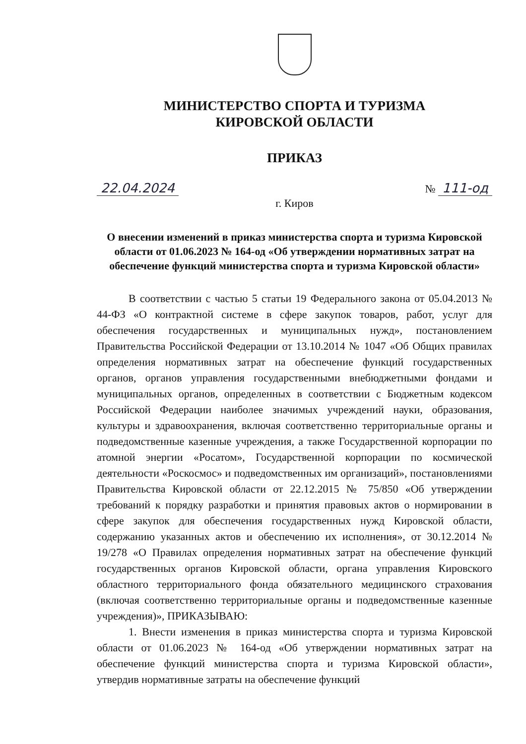МИНИСТЕРСТВО СПОРТА И ТУРИЗМА
КИРОВСКОЙ ОБЛАСТИ
ПРИКАЗ
22.04.2024 № 111-од
г. Киров
О внесении изменений в приказ министерства спорта и туризма Кировской области от 01.06.2023 № 164-од «Об утверждении нормативных затрат на обеспечение функций министерства спорта и туризма Кировской области»
В соответствии с частью 5 статьи 19 Федерального закона от 05.04.2013 № 44-ФЗ «О контрактной системе в сфере закупок товаров, работ, услуг для обеспечения государственных и муниципальных нужд», постановлением Правительства Российской Федерации от 13.10.2014 № 1047 «Об Общих правилах определения нормативных затрат на обеспечение функций государственных органов, органов управления государственными внебюджетными фондами и муниципальных органов, определенных в соответствии с Бюджетным кодексом Российской Федерации наиболее значимых учреждений науки, образования, культуры и здравоохранения, включая соответственно территориальные органы и подведомственные казенные учреждения, а также Государственной корпорации по атомной энергии «Росатом», Государственной корпорации по космической деятельности «Роскосмос» и подведомственных им организаций», постановлениями Правительства Кировской области от 22.12.2015 № 75/850 «Об утверждении требований к порядку разработки и принятия правовых актов о нормировании в сфере закупок для обеспечения государственных нужд Кировской области, содержанию указанных актов и обеспечению их исполнения», от 30.12.2014 № 19/278 «О Правилах определения нормативных затрат на обеспечение функций государственных органов Кировской области, органа управления Кировского областного территориального фонда обязательного медицинского страхования (включая соответственно территориальные органы и подведомственные казенные учреждения)», ПРИКАЗЫВАЮ:
1. Внести изменения в приказ министерства спорта и туризма Кировской области от 01.06.2023 № 164-од «Об утверждении нормативных затрат на обеспечение функций министерства спорта и туризма Кировской области», утвердив нормативные затраты на обеспечение функций